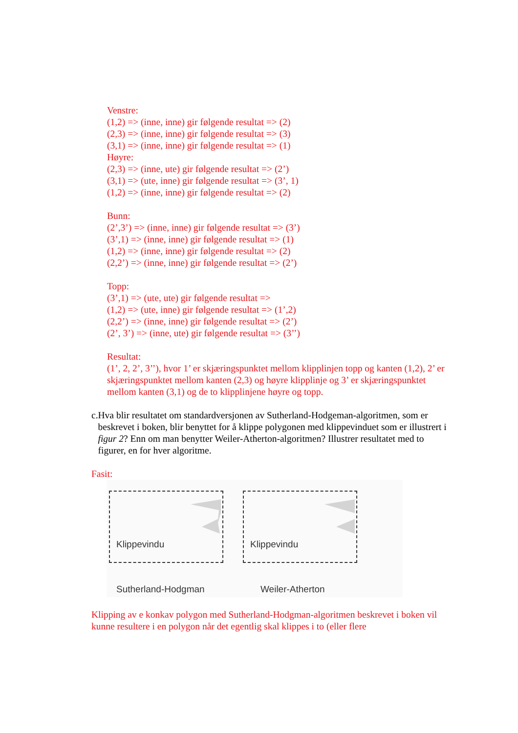Venstre:
(1,2) => (inne, inne) gir følgende resultat => (2)
(2,3) => (inne, inne) gir følgende resultat => (3)
(3,1) => (inne, inne) gir følgende resultat => (1)
Høyre:
(2,3) => (inne, ute) gir følgende resultat => (2’)
(3,1) => (ute, inne) gir følgende resultat => (3’, 1)
(1,2) => (inne, inne) gir følgende resultat => (2)
Bunn:
(2’,3’) => (inne, inne) gir følgende resultat => (3’)
(3’,1) => (inne, inne) gir følgende resultat => (1)
(1,2) => (inne, inne) gir følgende resultat => (2)
(2,2’) => (inne, inne) gir følgende resultat => (2’)
Topp:
(3’,1) => (ute, ute) gir følgende resultat =>
(1,2) => (ute, inne) gir følgende resultat => (1’,2)
(2,2’) => (inne, inne) gir følgende resultat => (2’)
(2’, 3’) => (inne, ute) gir følgende resultat => (3’’)
Resultat:
(1’, 2, 2’, 3’’), hvor 1’ er skjæringspunktet mellom klipplinjen topp og kanten (1,2), 2’ er skjæringspunktet mellom kanten (2,3) og høyre klipplinje og 3’ er skjæringspunktet mellom kanten (3,1) og de to klipplinjene høyre og topp.
c. Hva blir resultatet om standardversjonen av Sutherland-Hodgeman-algoritmen, som er beskrevet i boken, blir benyttet for å klippe polygonen med klippevinduet som er illustrert i figur 2? Enn om man benytter Weiler-Atherton-algoritmen? Illustrer resultatet med to figurer, en for hver algoritme.
Fasit:
Klippevindu Klippevindu
Sutherland-Hodgman Weiler-Atherton
Klipping av e konkav polygon med Sutherland-Hodgman-algoritmen beskrevet i boken vil kunne resultere i en polygon når det egentlig skal klippes i to (eller flere